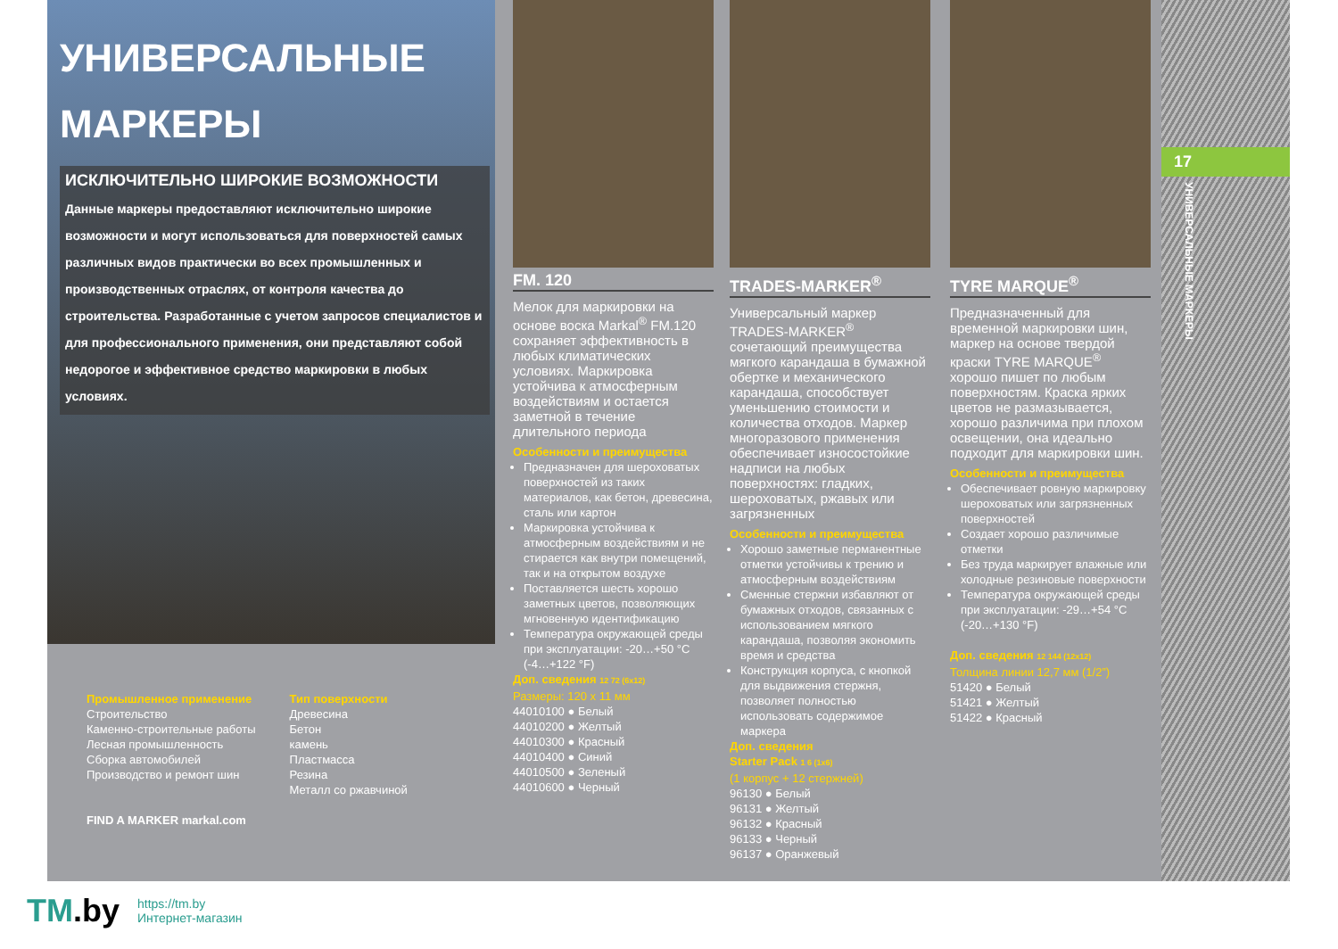УНИВЕРСАЛЬНЫЕ
МАРКЕРЫ
ИСКЛЮЧИТЕЛЬНО ШИРОКИЕ ВОЗМОЖНОСТИ
Данные маркеры предоставляют исключительно широкие возможности и могут использоваться для поверхностей самых различных видов практически во всех промышленных и производственных отраслях, от контроля качества до строительства. Разработанные с учетом запросов специалистов и для профессионального применения, они представляют собой недорогое и эффективное средство маркировки в любых условиях.
Промышленное применение
Строительство
Каменно-строительные работы
Лесная промышленность
Сборка автомобилей
Производство и ремонт шин
FIND A MARKER markal.com
Тип поверхности
Древесина
Бетон
камень
Пластмасса
Резина
Металл со ржавчиной
FM. 120
Мелок для маркировки на основе воска Markal<sup>®</sup> FM.120 сохраняет эффективность в любых климатических условиях. Маркировка устойчива к атмосферным воздействиям и остается заметной в течение длительного периода
Особенности и преимущества
Предназначен для шероховатых поверхностей из таких материалов, как бетон, древесина, сталь или картон
Маркировка устойчива к атмосферным воздействиям и не стирается как внутри помещений, так и на открытом воздухе
Поставляется шесть хорошо заметных цветов, позволяющих мгновенную идентификацию
Температура окружающей среды при эксплуатации: -20…+50 °C (-4…+122 °F)
Доп. сведения 12 72 (6x12)
Размеры: 120 x 11 мм
44010100 ● Белый
44010200 ● Желтый
44010300 ● Красный
44010400 ● Синий
44010500 ● Зеленый
44010600 ● Черный
TRADES-MARKER<sup>®</sup>
Универсальный маркер TRADES-MARKER<sup>®</sup> сочетающий преимущества мягкого карандаша в бумажной обертке и механического карандаша, способствует уменьшению стоимости и количества отходов. Маркер многоразового применения обеспечивает износостойкие надписи на любых поверхностях: гладких, шероховатых, ржавых или загрязненных
Особенности и преимущества
Хорошо заметные перманентные отметки устойчивы к трению и атмосферным воздействиям
Сменные стержни избавляют от бумажных отходов, связанных с использованием мягкого карандаша, позволяя экономить время и средства
Конструкция корпуса, с кнопкой для выдвижения стержня, позволяет полностью использовать содержимое маркера
Доп. сведения
Starter Pack 1 6 (1x6)
(1 корпус + 12 стержней)
96130 ● Белый
96131 ● Желтый
96132 ● Красный
96133 ● Черный
96137 ● Оранжевый
TYRE MARQUE<sup>®</sup>
Предназначенный для временной маркировки шин, маркер на основе твердой краски TYRE MARQUE<sup>®</sup> хорошо пишет по любым поверхностям. Краска ярких цветов не размазывается, хорошо различима при плохом освещении, она идеально подходит для маркировки шин.
Особенности и преимущества
Обеспечивает ровную маркировку шероховатых или загрязненных поверхностей
Создает хорошо различимые отметки
Без труда маркирует влажные или холодные резиновые поверхности
Температура окружающей среды при эксплуатации: -29…+54 °C (-20…+130 °F)
Доп. сведения 12 144 (12x12)
Толщина линии 12,7 мм (1/2”)
51420 ● Белый
51421 ● Желтый
51422 ● Красный
17
УНИВЕРСАЛЬНЫЕ МАРКЕРЫ
TM.by
https://tm.by
Интернет-магазин